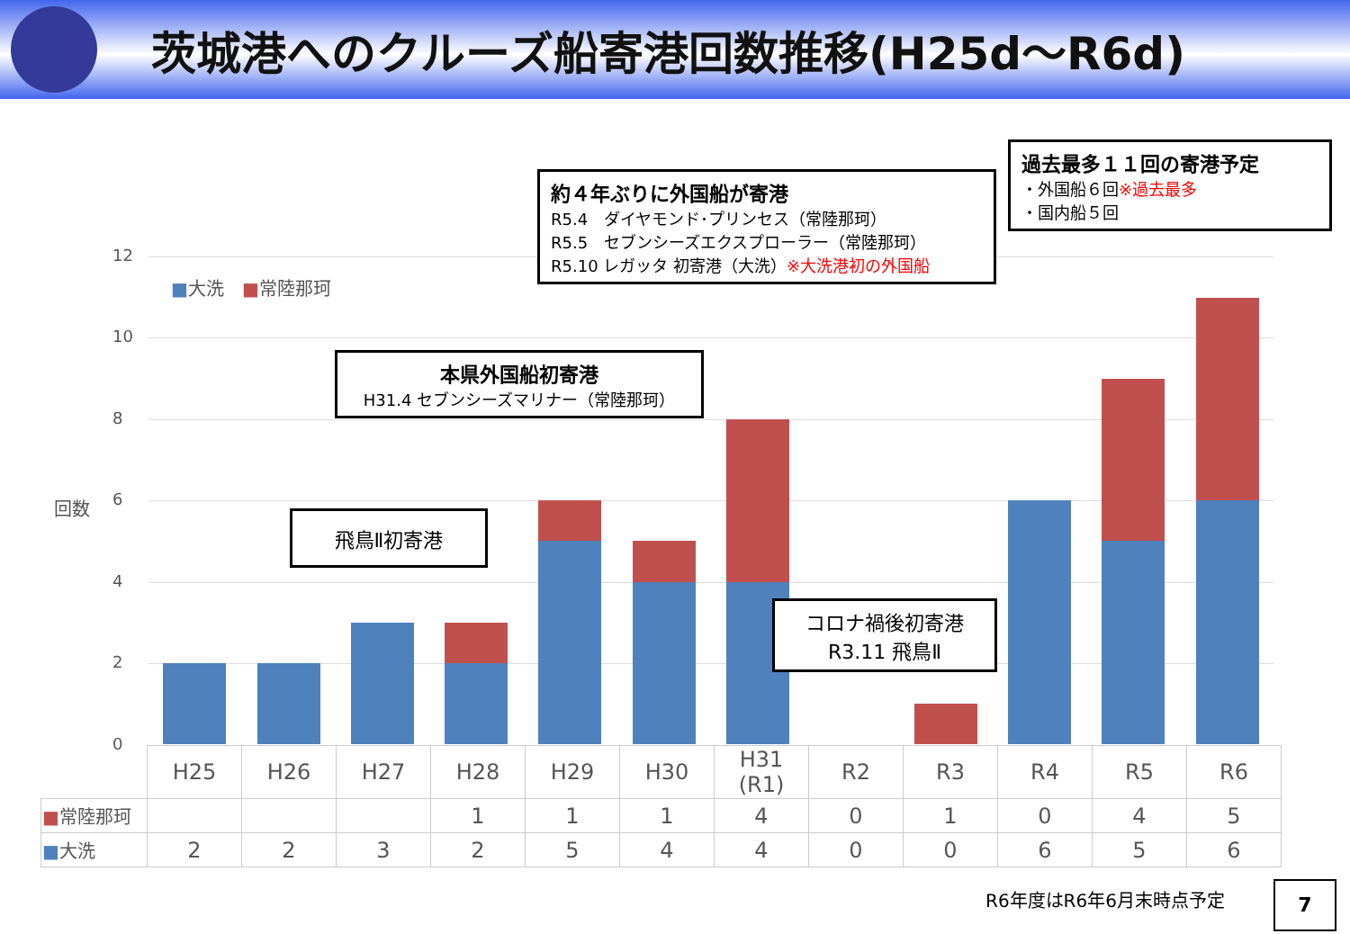茨城港へのクルーズ船寄港回数推移(H25d～R6d)
12
10
8
6
4
2
0
回数
■大洗　■常陸那珂
過去最多１１回の寄港予定
・外国船６回※過去最多
・国内船５回
約４年ぶりに外国船が寄港
R5.4　ダイヤモンド･プリンセス（常陸那珂）
R5.5　セブンシーズエクスプローラー（常陸那珂）
R5.10 レガッタ 初寄港（大洗）※大洗港初の外国船
本県外国船初寄港
H31.4 セブンシーズマリナー（常陸那珂）
飛鳥Ⅱ初寄港
コロナ禍後初寄港
R3.11 飛鳥Ⅱ
| | H25 | H26 | H27 | H28 | H29 | H30 | H31 (R1) | R2 | R3 | R4 | R5 | R6 |
| --- | --- | --- | --- | --- | --- | --- | --- | --- | --- | --- | --- | --- |
| ■ 常陸那珂 | | | | 1 | 1 | 1 | 4 | 0 | 1 | 0 | 4 | 5 |
| ■ 大洗 | 2 | 2 | 3 | 2 | 5 | 4 | 4 | 0 | 0 | 6 | 5 | 6 |
R6年度はR6年6月末時点予定 7